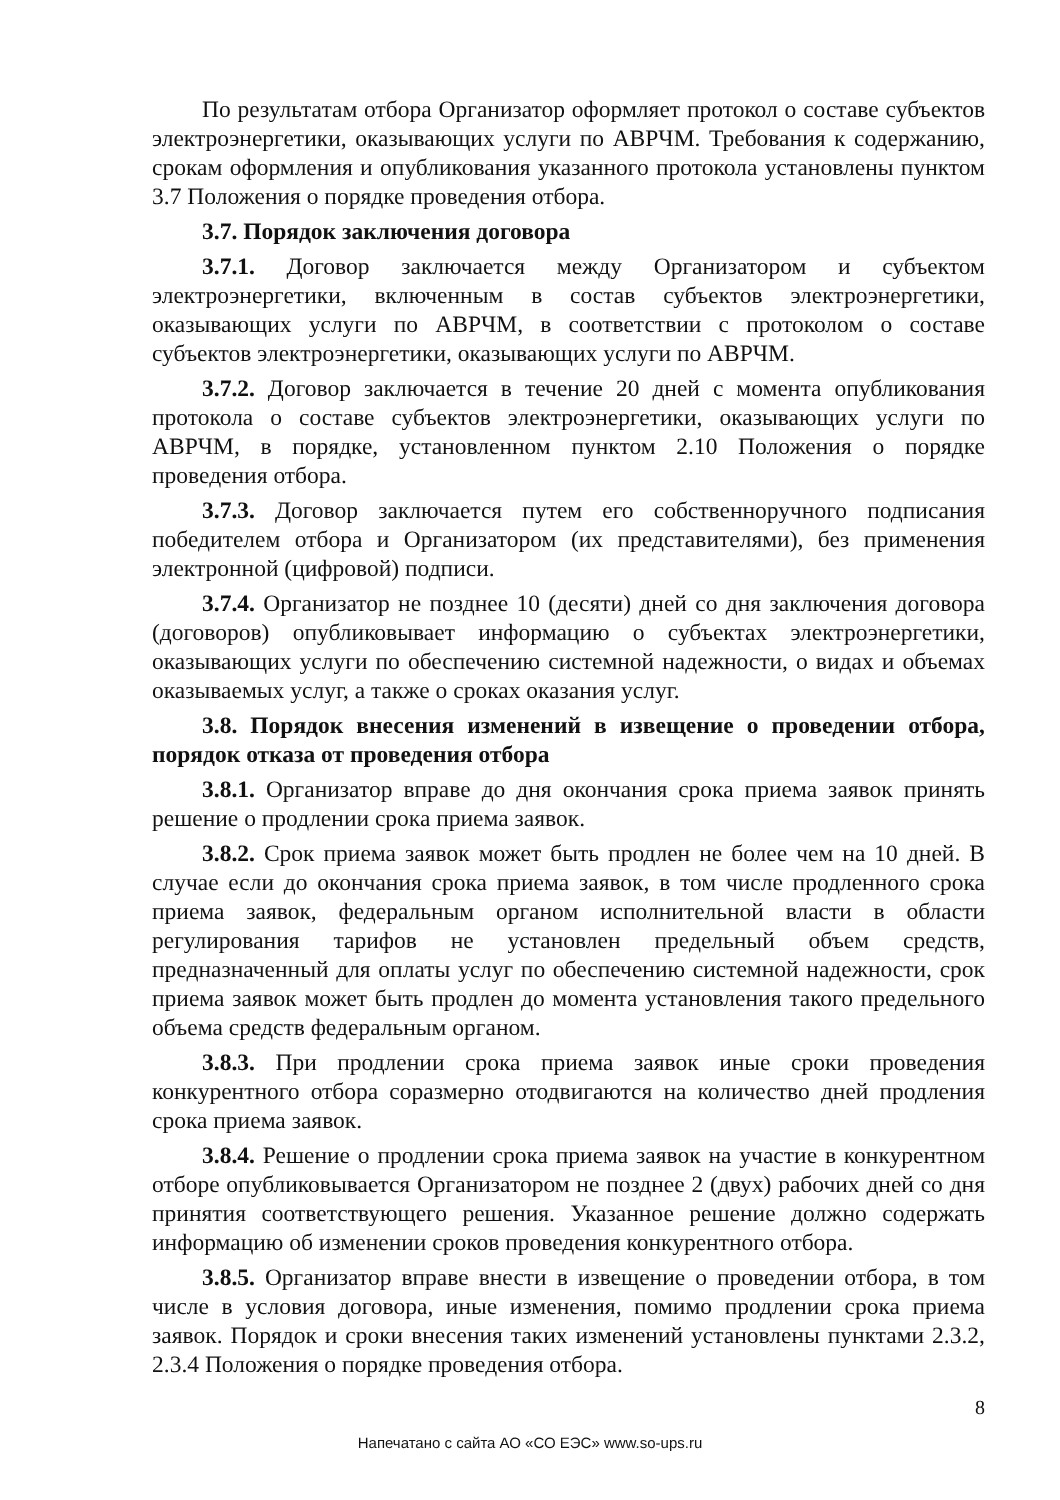По результатам отбора Организатор оформляет протокол о составе субъектов электроэнергетики, оказывающих услуги по АВРЧМ. Требования к содержанию, срокам оформления и опубликования указанного протокола установлены пунктом 3.7 Положения о порядке проведения отбора.
3.7. Порядок заключения договора
3.7.1. Договор заключается между Организатором и субъектом электроэнергетики, включенным в состав субъектов электроэнергетики, оказывающих услуги по АВРЧМ, в соответствии с протоколом о составе субъектов электроэнергетики, оказывающих услуги по АВРЧМ.
3.7.2. Договор заключается в течение 20 дней с момента опубликования протокола о составе субъектов электроэнергетики, оказывающих услуги по АВРЧМ, в порядке, установленном пунктом 2.10 Положения о порядке проведения отбора.
3.7.3. Договор заключается путем его собственноручного подписания победителем отбора и Организатором (их представителями), без применения электронной (цифровой) подписи.
3.7.4. Организатор не позднее 10 (десяти) дней со дня заключения договора (договоров) опубликовывает информацию о субъектах электроэнергетики, оказывающих услуги по обеспечению системной надежности, о видах и объемах оказываемых услуг, а также о сроках оказания услуг.
3.8. Порядок внесения изменений в извещение о проведении отбора, порядок отказа от проведения отбора
3.8.1. Организатор вправе до дня окончания срока приема заявок принять решение о продлении срока приема заявок.
3.8.2. Срок приема заявок может быть продлен не более чем на 10 дней. В случае если до окончания срока приема заявок, в том числе продленного срока приема заявок, федеральным органом исполнительной власти в области регулирования тарифов не установлен предельный объем средств, предназначенный для оплаты услуг по обеспечению системной надежности, срок приема заявок может быть продлен до момента установления такого предельного объема средств федеральным органом.
3.8.3. При продлении срока приема заявок иные сроки проведения конкурентного отбора соразмерно отодвигаются на количество дней продления срока приема заявок.
3.8.4. Решение о продлении срока приема заявок на участие в конкурентном отборе опубликовывается Организатором не позднее 2 (двух) рабочих дней со дня принятия соответствующего решения. Указанное решение должно содержать информацию об изменении сроков проведения конкурентного отбора.
3.8.5. Организатор вправе внести в извещение о проведении отбора, в том числе в условия договора, иные изменения, помимо продлении срока приема заявок. Порядок и сроки внесения таких изменений установлены пунктами 2.3.2, 2.3.4 Положения о порядке проведения отбора.
8
Напечатано с сайта АО «СО ЕЭС» www.so-ups.ru